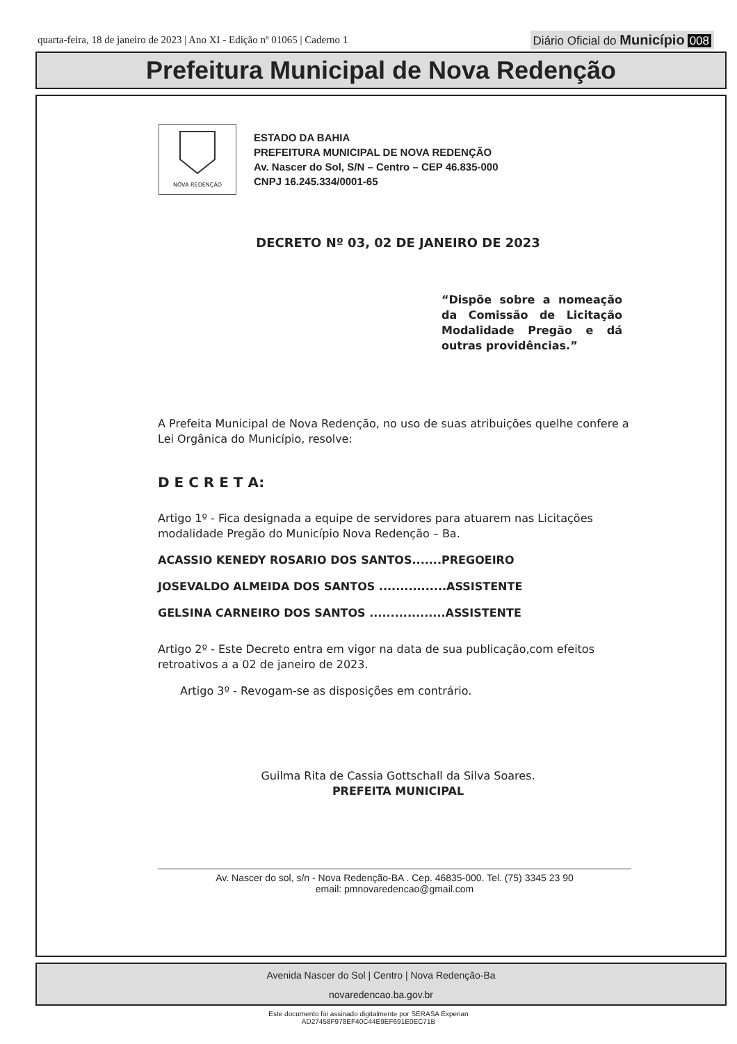quarta-feira, 18 de janeiro de 2023 | Ano XI - Edição nº 01065 | Caderno 1
Diário Oficial do Município 008
Prefeitura Municipal de Nova Redenção
NOVA REDENÇÃO
ESTADO DA BAHIA
PREFEITURA MUNICIPAL DE NOVA REDENÇÃO
Av. Nascer do Sol, S/N – Centro – CEP 46.835-000
CNPJ 16.245.334/0001-65
DECRETO Nº 03, 02 DE JANEIRO DE 2023
“Dispõe sobre a nomeação da Comissão de Licitação Modalidade Pregão e dá outras providências.”
A Prefeita Municipal de Nova Redenção, no uso de suas atribuições quelhe confere a Lei Orgânica do Município, resolve:
D E C R E T A:
Artigo 1º - Fica designada a equipe de servidores para atuarem nas Licitações modalidade Pregão do Município Nova Redenção – Ba.
ACASSIO KENEDY ROSARIO DOS SANTOS.......PREGOEIRO
JOSEVALDO ALMEIDA DOS SANTOS ................ASSISTENTE
GELSINA CARNEIRO DOS SANTOS ..................ASSISTENTE
Artigo 2º - Este Decreto entra em vigor na data de sua publicação,com efeitos retroativos a a 02 de janeiro de 2023.
Artigo 3º - Revogam-se as disposições em contrário.
Guilma Rita de Cassia Gottschall da Silva Soares.
PREFEITA MUNICIPAL
Av. Nascer do sol, s/n - Nova Redenção-BA . Cep. 46835-000. Tel. (75) 3345 23 90
email: pmnovaredencao@gmail.com
Avenida Nascer do Sol | Centro | Nova Redenção-Ba
novaredencao.ba.gov.br
Este documento foi assinado digitalmente por SERASA Experian
AD27458F978EF40C44E9EF691E0EC71B